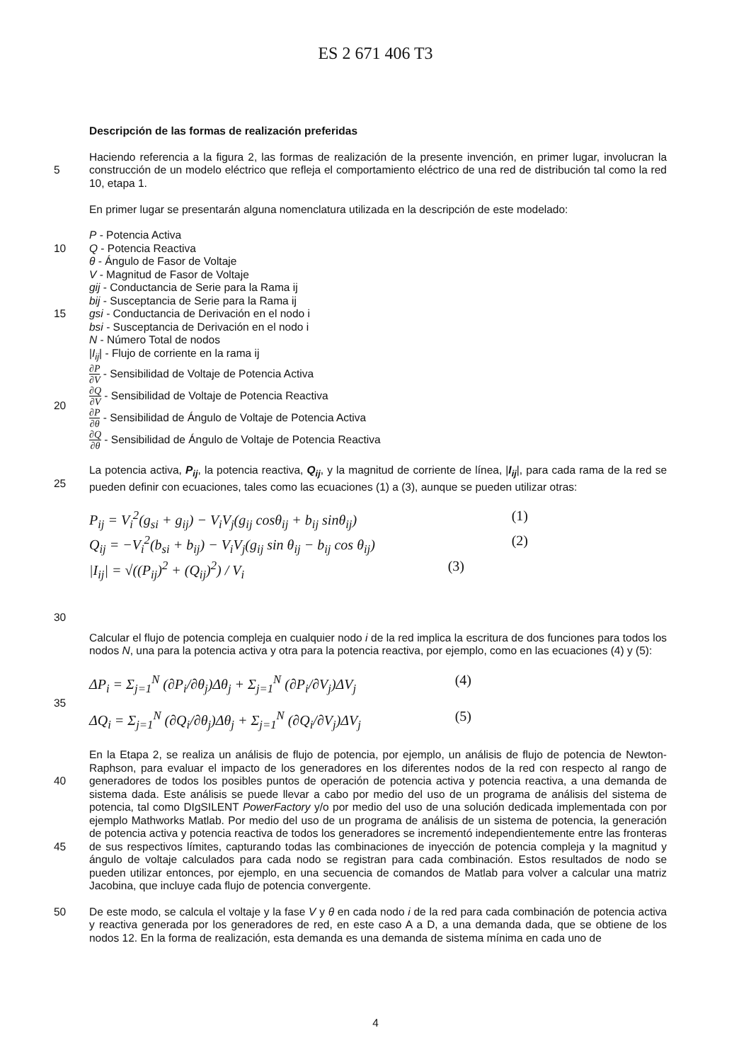ES 2 671 406 T3
Descripción de las formas de realización preferidas
Haciendo referencia a la figura 2, las formas de realización de la presente invención, en primer lugar, involucran la construcción de un modelo eléctrico que refleja el comportamiento eléctrico de una red de distribución tal como la red 10, etapa 1.
5
En primer lugar se presentarán alguna nomenclatura utilizada en la descripción de este modelado:
10
15
20
P - Potencia Activa
Q - Potencia Reactiva
θ - Ángulo de Fasor de Voltaje
V - Magnitud de Fasor de Voltaje
gij - Conductancia de Serie para la Rama ij
bij - Susceptancia de Serie para la Rama ij
gsi - Conductancia de Derivación en el nodo i
bsi - Susceptancia de Derivación en el nodo i
N - Número Total de nodos
|I<sub>ij</sub>| - Flujo de corriente en la rama ij
∂P
∂V
- Sensibilidad de Voltaje de Potencia Activa
∂Q
∂V
- Sensibilidad de Voltaje de Potencia Reactiva
∂P
∂θ
- Sensibilidad de Ángulo de Voltaje de Potencia Activa
∂Q
∂θ
- Sensibilidad de Ángulo de Voltaje de Potencia Reactiva
25 La potencia activa, P<sub>ij</sub>, la potencia reactiva, Q<sub>ij</sub>, y la magnitud de corriente de línea, |I<sub>ij</sub>|, para cada rama de la red se pueden definir con ecuaciones, tales como las ecuaciones (1) a (3), aunque se pueden utilizar otras:
30
P<sub>ij</sub> = V<sub>i</sub><sup>2</sup>(g<sub>si</sub> + g<sub>ij</sub>) − V<sub>i</sub>V<sub>j</sub>(g<sub>ij</sub> cosθ<sub>ij</sub> + b<sub>ij</sub> sinθ<sub>ij</sub>) (1)
Q<sub>ij</sub> = −V<sub>i</sub><sup>2</sup>(b<sub>si</sub> + b<sub>ij</sub>) − V<sub>i</sub>V<sub>j</sub>(g<sub>ij</sub> sin θ<sub>ij</sub> − b<sub>ij</sub> cos θ<sub>ij</sub>) (2)
|I<sub>ij</sub>| = √((P<sub>ij</sub>)<sup>2</sup> + (Q<sub>ij</sub>)<sup>2</sup>) / V<sub>i</sub> (3)
Calcular el flujo de potencia compleja en cualquier nodo i de la red implica la escritura de dos funciones para todos los nodos N, una para la potencia activa y otra para la potencia reactiva, por ejemplo, como en las ecuaciones (4) y (5):
35
ΔP<sub>i</sub> = Σ<sub>j=1</sub><sup>N</sup> (∂P<sub>i</sub>/∂θ<sub>j</sub>)Δθ<sub>j</sub> + Σ<sub>j=1</sub><sup>N</sup> (∂P<sub>i</sub>/∂V<sub>j</sub>)ΔV<sub>j</sub> (4)
ΔQ<sub>i</sub> = Σ<sub>j=1</sub><sup>N</sup> (∂Q<sub>i</sub>/∂θ<sub>j</sub>)Δθ<sub>j</sub> + Σ<sub>j=1</sub><sup>N</sup> (∂Q<sub>i</sub>/∂V<sub>j</sub>)ΔV<sub>j</sub> (5)
40
45
En la Etapa 2, se realiza un análisis de flujo de potencia, por ejemplo, un análisis de flujo de potencia de Newton-Raphson, para evaluar el impacto de los generadores en los diferentes nodos de la red con respecto al rango de generadores de todos los posibles puntos de operación de potencia activa y potencia reactiva, a una demanda de sistema dada. Este análisis se puede llevar a cabo por medio del uso de un programa de análisis del sistema de potencia, tal como DIgSILENT PowerFactory y/o por medio del uso de una solución dedicada implementada con por ejemplo Mathworks Matlab. Por medio del uso de un programa de análisis de un sistema de potencia, la generación de potencia activa y potencia reactiva de todos los generadores se incrementó independientemente entre las fronteras de sus respectivos límites, capturando todas las combinaciones de inyección de potencia compleja y la magnitud y ángulo de voltaje calculados para cada nodo se registran para cada combinación. Estos resultados de nodo se pueden utilizar entonces, por ejemplo, en una secuencia de comandos de Matlab para volver a calcular una matriz Jacobina, que incluye cada flujo de potencia convergente.
50 De este modo, se calcula el voltaje y la fase V y θ en cada nodo i de la red para cada combinación de potencia activa y reactiva generada por los generadores de red, en este caso A a D, a una demanda dada, que se obtiene de los nodos 12. En la forma de realización, esta demanda es una demanda de sistema mínima en cada uno de
4